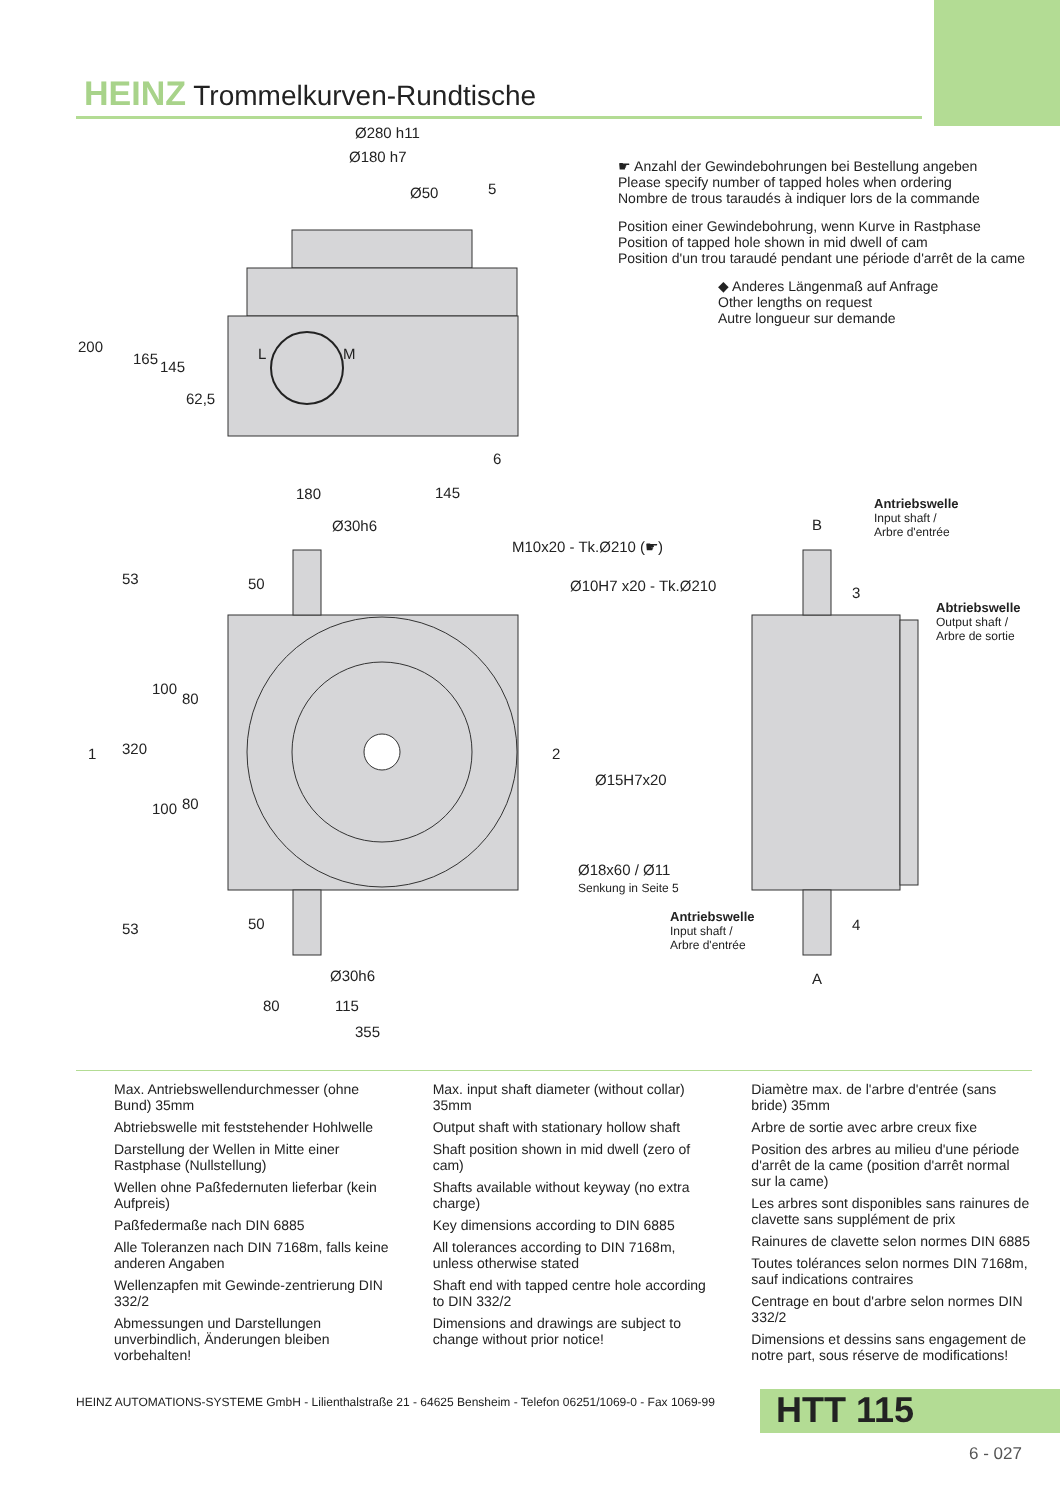HEINZ Trommelkurven-Rundtische
Ø280 h11
Ø180 h7
Ø50 5
200
165 145
62,5
L M
6
☛ Anzahl der Gewindebohrungen bei Bestellung angeben
Please specify number of tapped holes when ordering
Nombre de trous taraudés à indiquer lors de la commande
Position einer Gewindebohrung, wenn Kurve in Rastphase
Position of tapped hole shown in mid dwell of cam
Position d'un trou taraudé pendant une période d'arrêt de la came
◆ Anderes Längenmaß auf Anfrage
Other lengths on request
Autre longueur sur demande
180 145
Ø30h6
M10x20 - Tk.Ø210 (☛)
Ø10H7 x20 - Tk.Ø210
53 50
1 320
100
80
100 80
2
Ø15H7x20
Ø18x60 / Ø11
Senkung in Seite 5
53 50
Ø30h6
80 115
355
B
Antriebswelle
Input shaft /
Arbre d'entrée
3
Abtriebswelle
Output shaft /
Arbre de sortie
Antriebswelle
Input shaft /
Arbre d'entrée
4
A
Max. Antriebswellendurchmesser (ohne Bund) 35mm
Abtriebswelle mit feststehender Hohlwelle
Darstellung der Wellen in Mitte einer Rastphase (Nullstellung)
Wellen ohne Paßfedernuten lieferbar (kein Aufpreis)
Paßfedermaße nach DIN 6885
Alle Toleranzen nach DIN 7168m, falls keine anderen Angaben
Wellenzapfen mit Gewinde-zentrierung DIN 332/2
Abmessungen und Darstellungen unverbindlich, Änderungen bleiben vorbehalten!
Max. input shaft diameter (without collar) 35mm
Output shaft with stationary hollow shaft
Shaft position shown in mid dwell (zero of cam)
Shafts available without keyway (no extra charge)
Key dimensions according to DIN 6885
All tolerances according to DIN 7168m, unless otherwise stated
Shaft end with tapped centre hole according to DIN 332/2
Dimensions and drawings are subject to change without prior notice!
Diamètre max. de l'arbre d'entrée (sans bride) 35mm
Arbre de sortie avec arbre creux fixe
Position des arbres au milieu d'une période d'arrêt de la came (position d'arrêt normal sur la came)
Les arbres sont disponibles sans rainures de clavette sans supplément de prix
Rainures de clavette selon normes DIN 6885
Toutes tolérances selon normes DIN 7168m, sauf indications contraires
Centrage en bout d'arbre selon normes DIN 332/2
Dimensions et dessins sans engagement de notre part, sous réserve de modifications!
HEINZ AUTOMATIONS-SYSTEME GmbH - Lilienthalstraße 21 - 64625 Bensheim - Telefon 06251/1069-0 - Fax 1069-99
HTT 115
6 - 027